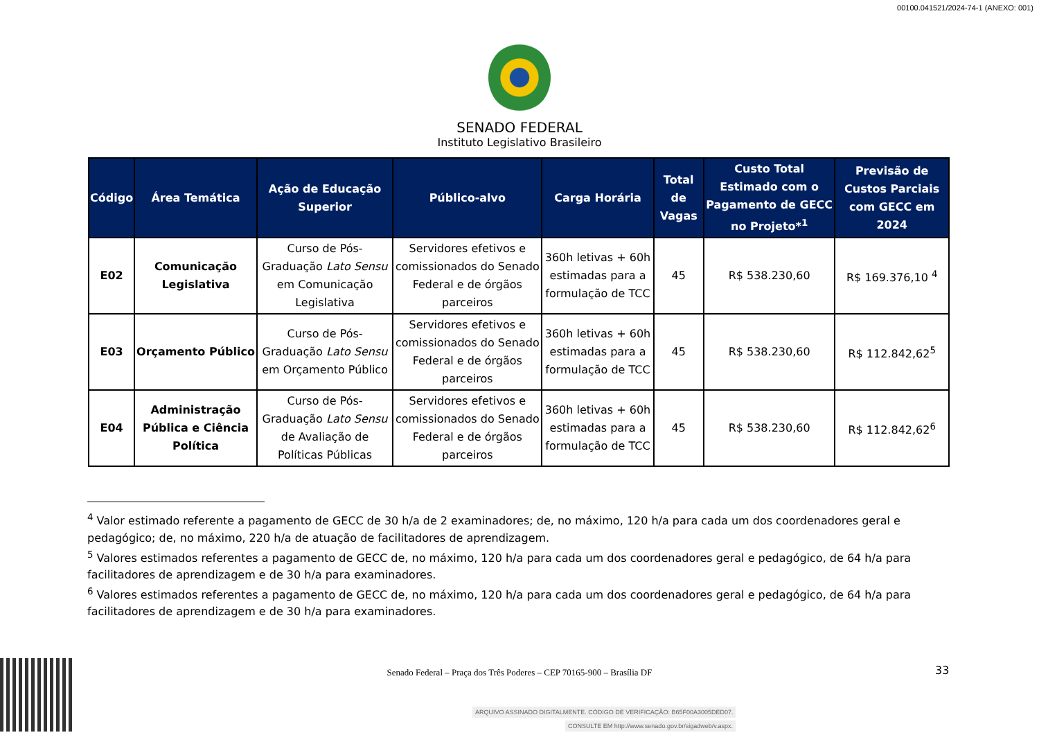00100.041521/2024-74-1 (ANEXO: 001)
SENADO FEDERAL
Instituto Legislativo Brasileiro
| Código | Área Temática | Ação de Educação Superior | Público-alvo | Carga Horária | Total de Vagas | Custo Total Estimado com o Pagamento de GECC no Projeto*<sup>1</sup> | Previsão de Custos Parciais com GECC em 2024 |
| --- | --- | --- | --- | --- | --- | --- | --- |
| E02 | Comunicação Legislativa | Curso de Pós-Graduação Lato Sensu em Comunicação Legislativa | Servidores efetivos e comissionados do Senado Federal e de órgãos parceiros | 360h letivas + 60h estimadas para a formulação de TCC | 45 | R$ 538.230,60 | R$ 169.376,10 <sup>4</sup> |
| E03 | Orçamento Público | Curso de Pós-Graduação Lato Sensu em Orçamento Público | Servidores efetivos e comissionados do Senado Federal e de órgãos parceiros | 360h letivas + 60h estimadas para a formulação de TCC | 45 | R$ 538.230,60 | R$ 112.842,62<sup>5</sup> |
| E04 | Administração Pública e Ciência Política | Curso de Pós-Graduação Lato Sensu de Avaliação de Políticas Públicas | Servidores efetivos e comissionados do Senado Federal e de órgãos parceiros | 360h letivas + 60h estimadas para a formulação de TCC | 45 | R$ 538.230,60 | R$ 112.842,62<sup>6</sup> |
<sup>4</sup> Valor estimado referente a pagamento de GECC de 30 h/a de 2 examinadores; de, no máximo, 120 h/a para cada um dos coordenadores geral e pedagógico; de, no máximo, 220 h/a de atuação de facilitadores de aprendizagem.
<sup>5</sup> Valores estimados referentes a pagamento de GECC de, no máximo, 120 h/a para cada um dos coordenadores geral e pedagógico, de 64 h/a para facilitadores de aprendizagem e de 30 h/a para examinadores.
<sup>6</sup> Valores estimados referentes a pagamento de GECC de, no máximo, 120 h/a para cada um dos coordenadores geral e pedagógico, de 64 h/a para facilitadores de aprendizagem e de 30 h/a para examinadores.
Senado Federal – Praça dos Três Poderes – CEP 70165-900 – Brasília DF
33
ARQUIVO ASSINADO DIGITALMENTE. CÓDIGO DE VERIFICAÇÃO: B65F00A3005DED07.
CONSULTE EM http://www.senado.gov.br/sigadweb/v.aspx.